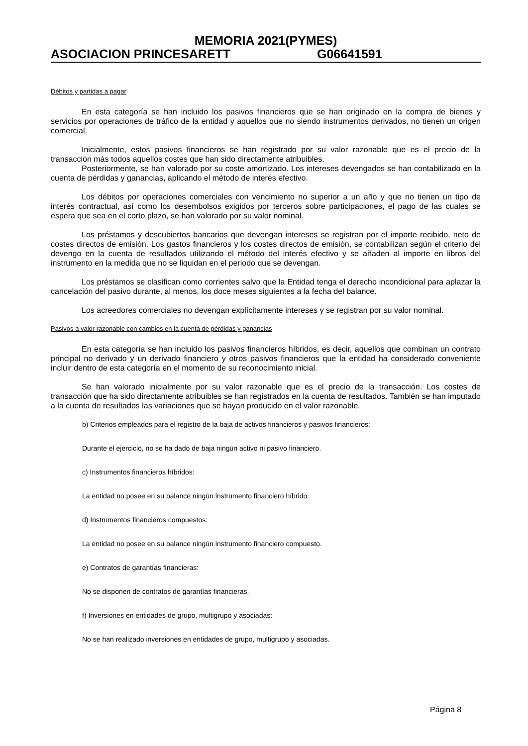MEMORIA 2021(PYMES)
ASOCIACION PRINCESARETT G06641591
Débitos y partidas a pagar
En esta categoría se han incluido los pasivos financieros que se han originado en la compra de bienes y servicios por operaciones de tráfico de la entidad y aquellos que no siendo instrumentos derivados, no tienen un origen comercial.
Inicialmente, estos pasivos financieros se han registrado por su valor razonable que es el precio de la transacción más todos aquellos costes que han sido directamente atribuibles.
Posteriormente, se han valorado por su coste amortizado. Los intereses devengados se han contabilizado en la cuenta de pérdidas y ganancias, aplicando el método de interés efectivo.
Los débitos por operaciones comerciales con vencimiento no superior a un año y que no tienen un tipo de interés contractual, así como los desembolsos exigidos por terceros sobre participaciones, el pago de las cuales se espera que sea en el corto plazo, se han valorado por su valor nominal.
Los préstamos y descubiertos bancarios que devengan intereses se registran por el importe recibido, neto de costes directos de emisión. Los gastos financieros y los costes directos de emisión, se contabilizan según el criterio del devengo en la cuenta de resultados utilizando el método del interés efectivo y se añaden al importe en libros del instrumento en la medida que no se liquidan en el periodo que se devengan.
Los préstamos se clasifican como corrientes salvo que la Entidad tenga el derecho incondicional para aplazar la cancelación del pasivo durante, al menos, los doce meses siguientes a la fecha del balance.
Los acreedores comerciales no devengan explícitamente intereses y se registran por su valor nominal.
Pasivos a valor razonable con cambios en la cuenta de pérdidas y ganancias
En esta categoría se han incluido los pasivos financieros híbridos, es decir, aquellos que combinan un contrato principal no derivado y un derivado financiero y otros pasivos financieros que la entidad ha considerado conveniente incluir dentro de esta categoría en el momento de su reconocimiento inicial.
Se han valorado inicialmente por su valor razonable que es el precio de la transacción. Los costes de transacción que ha sido directamente atribuibles se han registrados en la cuenta de resultados. También se han imputado a la cuenta de resultados las variaciones que se hayan producido en el valor razonable.
b) Criterios empleados para el registro de la baja de activos financieros y pasivos financieros:
Durante el ejercicio, no se ha dado de baja ningún activo ni pasivo financiero.
c) Instrumentos financieros híbridos:
La entidad no posee en su balance ningún instrumento financiero híbrido.
d) Instrumentos financieros compuestos:
La entidad no posee en su balance ningún instrumento financiero compuesto.
e) Contratos de garantías financieras:
No se disponen de contratos de garantías financieras.
f) Inversiones en entidades de grupo, multigrupo y asociadas:
No se han realizado inversiones en entidades de grupo, multigrupo y asociadas.
Página 8